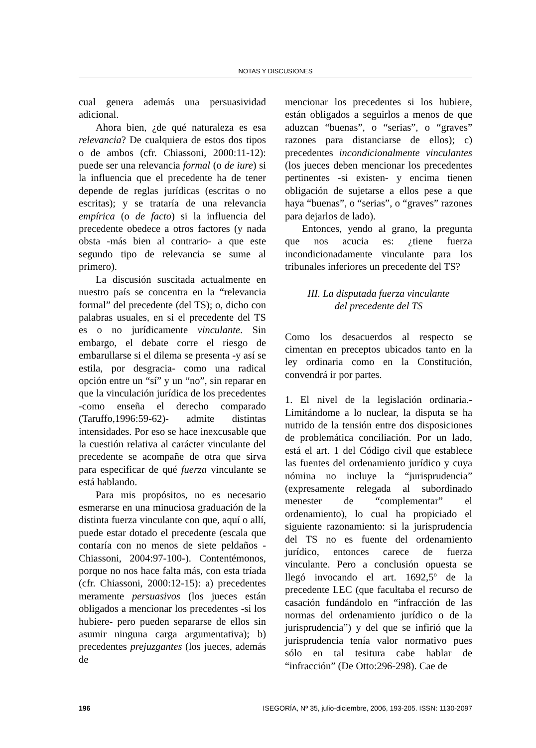NOTAS Y DISCUSIONES
cual genera además una persuasividad adicional.
Ahora bien, ¿de qué naturaleza es esa relevancia? De cualquiera de estos dos tipos o de ambos (cfr. Chiassoni, 2000:11-12): puede ser una relevancia formal (o de iure) si la influencia que el precedente ha de tener depende de reglas jurídicas (escritas o no escritas); y se trataría de una relevancia empírica (o de facto) si la influencia del precedente obedece a otros factores (y nada obsta -más bien al contrario- a que este segundo tipo de relevancia se sume al primero).
La discusión suscitada actualmente en nuestro país se concentra en la “relevancia formal” del precedente (del TS); o, dicho con palabras usuales, en si el precedente del TS es o no jurídicamente vinculante. Sin embargo, el debate corre el riesgo de embarullarse si el dilema se presenta -y así se estila, por desgracia- como una radical opción entre un “sí” y un “no”, sin reparar en que la vinculación jurídica de los precedentes -como enseña el derecho comparado (Taruffo,1996:59-62)- admite distintas intensidades. Por eso se hace inexcusable que la cuestión relativa al carácter vinculante del precedente se acompañe de otra que sirva para especificar de qué fuerza vinculante se está hablando.
Para mis propósitos, no es necesario esmerarse en una minuciosa graduación de la distinta fuerza vinculante con que, aquí o allí, puede estar dotado el precedente (escala que contaría con no menos de siete peldaños -Chiassoni, 2004:97-100-). Contentémonos, porque no nos hace falta más, con esta tríada (cfr. Chiassoni, 2000:12-15): a) precedentes meramente persuasivos (los jueces están obligados a mencionar los precedentes -si los hubiere- pero pueden separarse de ellos sin asumir ninguna carga argumentativa); b) precedentes prejuzgantes (los jueces, además de
mencionar los precedentes si los hubiere, están obligados a seguirlos a menos de que aduzcan “buenas”, o “serias”, o “graves” razones para distanciarse de ellos); c) precedentes incondicionalmente vinculantes (los jueces deben mencionar los precedentes pertinentes -si existen- y encima tienen obligación de sujetarse a ellos pese a que haya “buenas”, o “serias”, o “graves” razones para dejarlos de lado).
Entonces, yendo al grano, la pregunta que nos acucia es: ¿tiene fuerza incondicionadamente vinculante para los tribunales inferiores un precedente del TS?
III. La disputada fuerza vinculante
del precedente del TS
Como los desacuerdos al respecto se cimentan en preceptos ubicados tanto en la ley ordinaria como en la Constitución, convendrá ir por partes.
1. El nivel de la legislación ordinaria.- Limitándome a lo nuclear, la disputa se ha nutrido de la tensión entre dos disposiciones de problemática conciliación. Por un lado, está el art. 1 del Código civil que establece las fuentes del ordenamiento jurídico y cuya nómina no incluye la “jurisprudencia” (expresamente relegada al subordinado menester de “complementar” el ordenamiento), lo cual ha propiciado el siguiente razonamiento: si la jurisprudencia del TS no es fuente del ordenamiento jurídico, entonces carece de fuerza vinculante. Pero a conclusión opuesta se llegó invocando el art. 1692,5º de la precedente LEC (que facultaba el recurso de casación fundándolo en “infracción de las normas del ordenamiento jurídico o de la jurisprudencia”) y del que se infirió que la jurisprudencia tenía valor normativo pues sólo en tal tesitura cabe hablar de “infracción” (De Otto:296-298). Cae de
196 ISEGORÍA, Nº 35, julio-diciembre, 2006, 193-205. ISSN: 1130-2097